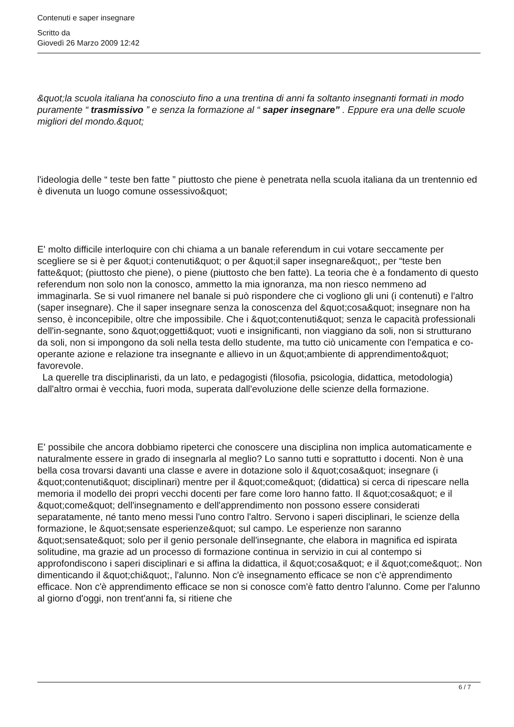Contenuti e saper insegnare
Scritto da
Giovedì 26 Marzo 2009 12:42
&quot;la scuola italiana ha conosciuto fino a una trentina di anni fa soltanto insegnanti formati in modo puramente “ trasmissivo ” e senza la formazione al “ saper insegnare” . Eppure era una delle scuole migliori del mondo.&quot;
l'ideologia delle “ teste ben fatte ” piuttosto che piene è penetrata nella scuola italiana da un trentennio ed è divenuta un luogo comune ossessivo&quot;
E' molto difficile interloquire con chi chiama a un banale referendum in cui votare seccamente per scegliere se si è per &quot;i contenuti&quot; o per &quot;il saper insegnare&quot;, per “teste ben fatte&quot; (piuttosto che piene), o piene (piuttosto che ben fatte). La teoria che è a fondamento di questo referendum non solo non la conosco, ammetto la mia ignoranza, ma non riesco nemmeno ad immaginarla. Se si vuol rimanere nel banale si può rispondere che ci vogliono gli uni (i contenuti) e l'altro (saper insegnare). Che il saper insegnare senza la conoscenza del &quot;cosa&quot; insegnare non ha senso, è inconcepibile, oltre che impossibile. Che i &quot;contenuti&quot; senza le capacità professionali dell'in-segnante, sono &quot;oggetti&quot; vuoti e insignificanti, non viaggiano da soli, non si strutturano da soli, non si impongono da soli nella testa dello studente, ma tutto ciò unicamente con l'empatica e co-operante azione e relazione tra insegnante e allievo in un &quot;ambiente di apprendimento&quot; favorevole.
La querelle tra disciplinaristi, da un lato, e pedagogisti (filosofia, psicologia, didattica, metodologia) dall'altro ormai è vecchia, fuori moda, superata dall'evoluzione delle scienze della formazione.
E' possibile che ancora dobbiamo ripeterci che conoscere una disciplina non implica automaticamente e naturalmente essere in grado di insegnarla al meglio? Lo sanno tutti e soprattutto i docenti. Non è una bella cosa trovarsi davanti una classe e avere in dotazione solo il &quot;cosa&quot; insegnare (i &quot;contenuti&quot; disciplinari) mentre per il &quot;come&quot; (didattica) si cerca di ripescare nella memoria il modello dei propri vecchi docenti per fare come loro hanno fatto. Il &quot;cosa&quot; e il &quot;come&quot; dell'insegnamento e dell'apprendimento non possono essere considerati separatamente, né tanto meno messi l'uno contro l'altro. Servono i saperi disciplinari, le scienze della formazione, le &quot;sensate esperienze&quot; sul campo. Le esperienze non saranno &quot;sensate&quot; solo per il genio personale dell'insegnante, che elabora in magnifica ed ispirata solitudine, ma grazie ad un processo di formazione continua in servizio in cui al contempo si approfondiscono i saperi disciplinari e si affina la didattica, il &quot;cosa&quot; e il &quot;come&quot;. Non dimenticando il &quot;chi&quot;, l'alunno. Non c'è insegnamento efficace se non c'è apprendimento efficace. Non c'è apprendimento efficace se non si conosce com'è fatto dentro l'alunno. Come per l'alunno al giorno d'oggi, non trent'anni fa, si ritiene che
6 / 7